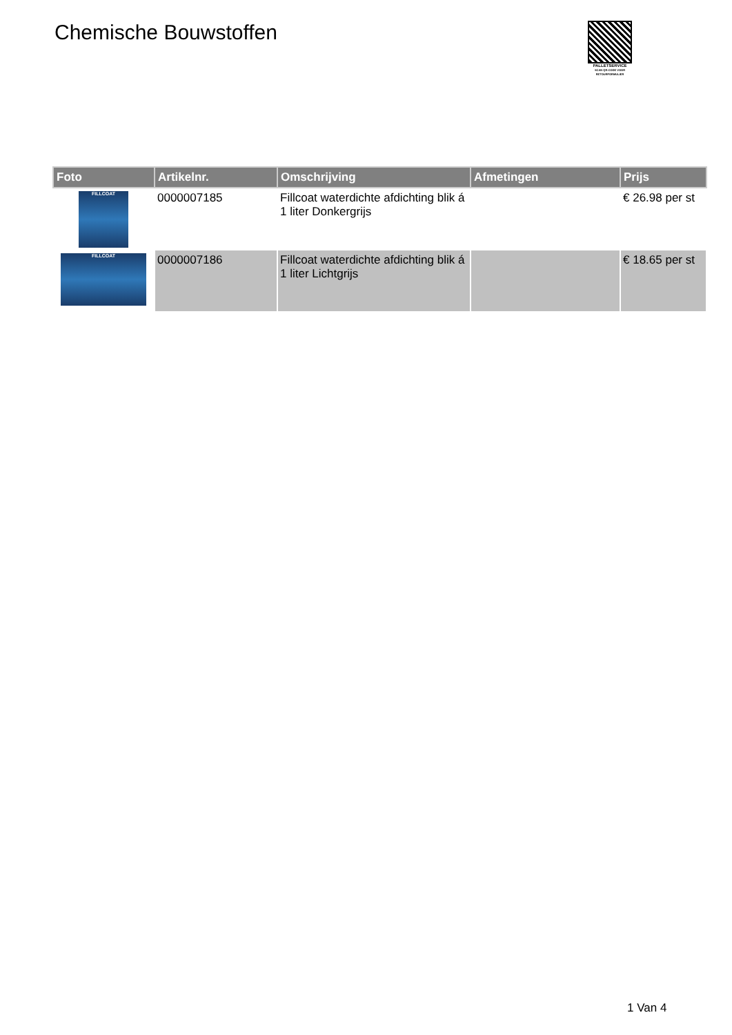Chemische Bouwstoffen
PALLETSERVICE
SCAN QR-CODE VOOR RETOURFORMULIER
| Foto | Artikelnr. | Omschrijving | Afmetingen | Prijs |
| --- | --- | --- | --- | --- |
| FILLCOAT | 0000007185 | Fillcoat waterdichte afdichting blik á 1 liter Donkergrijs | | € 26.98 per st |
| FILLCOAT | 0000007186 | Fillcoat waterdichte afdichting blik á 1 liter Lichtgrijs | | € 18.65 per st |
1 Van 4